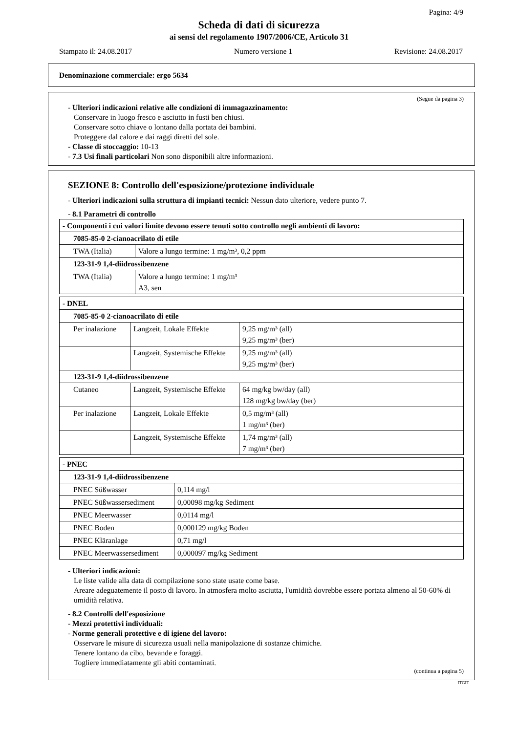Pagina: 4/9
Scheda di dati di sicurezza
ai sensi del regolamento 1907/2006/CE, Articolo 31
Stampato il: 24.08.2017 Numero versione 1 Revisione: 24.08.2017
Denominazione commerciale: ergo 5634
(Segue da pagina 3)
- Ulteriori indicazioni relative alle condizioni di immagazzinamento:
Conservare in luogo fresco e asciutto in fusti ben chiusi.
Conservare sotto chiave o lontano dalla portata dei bambini.
Proteggere dal calore e dai raggi diretti del sole.
- Classe di stoccaggio: 10-13
- 7.3 Usi finali particolari Non sono disponibili altre informazioni.
SEZIONE 8: Controllo dell'esposizione/protezione individuale
- Ulteriori indicazioni sulla struttura di impianti tecnici: Nessun dato ulteriore, vedere punto 7.
- 8.1 Parametri di controllo
| - Componenti i cui valori limite devono essere tenuti sotto controllo negli ambienti di lavoro: | |
| 7085-85-0 2-cianoacrilato di etile | |
| TWA (Italia) | Valore a lungo termine: 1 mg/m³, 0,2 ppm |
| 123-31-9 1,4-diidrossibenzene | |
| TWA (Italia) | Valore a lungo termine: 1 mg/m³ A3, sen |
| - DNEL | | |
| 7085-85-0 2-cianoacrilato di etile | | |
| Per inalazione | Langzeit, Lokale Effekte | 9,25 mg/m³ (all) 9,25 mg/m³ (ber) |
| | Langzeit, Systemische Effekte | 9,25 mg/m³ (all) 9,25 mg/m³ (ber) |
| 123-31-9 1,4-diidrossibenzene | | |
| Cutaneo | Langzeit, Systemische Effekte | 64 mg/kg bw/day (all) 128 mg/kg bw/day (ber) |
| Per inalazione | Langzeit, Lokale Effekte | 0,5 mg/m³ (all) 1 mg/m³ (ber) |
| | Langzeit, Systemische Effekte | 1,74 mg/m³ (all) 7 mg/m³ (ber) |
| - PNEC | |
| 123-31-9 1,4-diidrossibenzene | |
| PNEC Süßwasser | 0,114 mg/l |
| PNEC Süßwassersediment | 0,00098 mg/kg Sediment |
| PNEC Meerwasser | 0,0114 mg/l |
| PNEC Boden | 0,000129 mg/kg Boden |
| PNEC Kläranlage | 0,71 mg/l |
| PNEC Meerwassersediment | 0,000097 mg/kg Sediment |
- Ulteriori indicazioni:
Le liste valide alla data di compilazione sono state usate come base.
Areare adeguatemente il posto di lavoro. In atmosfera molto asciutta, l'umidità dovrebbe essere portata almeno al 50-60% di umidità relativa.
- 8.2 Controlli dell'esposizione
- Mezzi protettivi individuali:
- Norme generali protettive e di igiene del lavoro:
Osservare le misure di sicurezza usuali nella manipolazione di sostanze chimiche.
Tenere lontano da cibo, bevande e foraggi.
Togliere immediatamente gli abiti contaminati.
(continua a pagina 5)
ITGIT